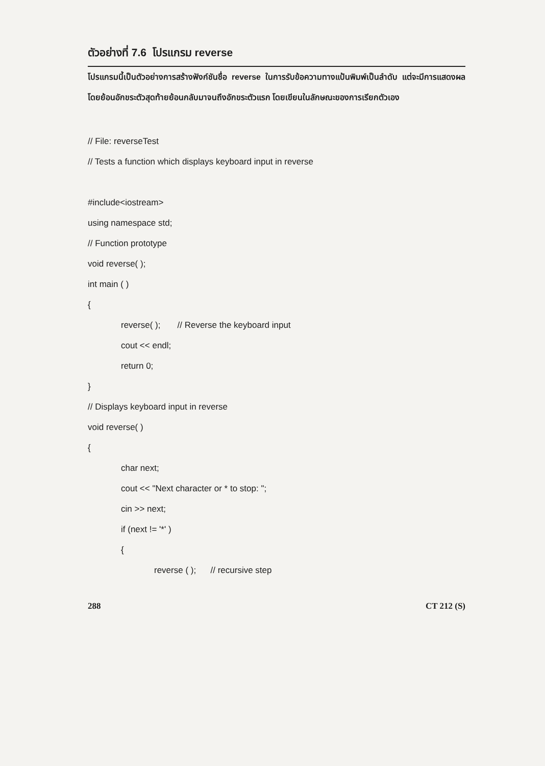ตัวอย่างที่ 7.6 โปรแกรม reverse
โปรแกรมนี้เป็นตัวอย่างการสร้างฟังก์ชันชื่อ reverse ในการรับข้อความทางแป้นพิมพ์เป็นลำดับ แต่จะมีการแสดงผลโดยย้อนอักขระตัวสุดท้ายย้อนกลับมาจนถึงอักขระตัวแรก โดยเขียนในลักษณะของการเรียกตัวเอง
// File: reverseTest
// Tests a function which displays keyboard input in reverse
#include<iostream>
using namespace std;
// Function prototype
void reverse( );
int main ( )
{
reverse( ); // Reverse the keyboard input
cout << endl;
return 0;
}
// Displays keyboard input in reverse
void reverse( )
{
char next;
cout << "Next character or * to stop: ";
cin >> next;
if (next != '*' )
{
reverse ( ); // recursive step
288 CT 212 (S)